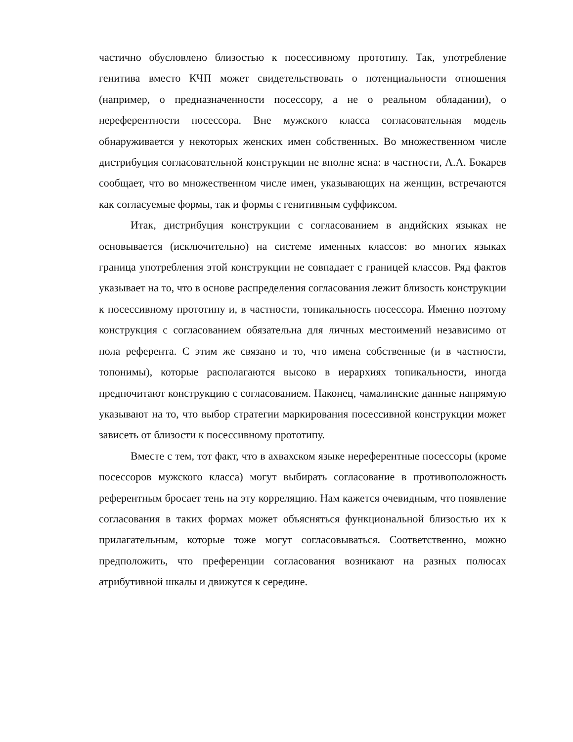частично обусловлено близостью к посессивному прототипу. Так, употребление генитива вместо КЧП может свидетельствовать о потенциальности отношения (например, о предназначенности посессору, а не о реальном обладании), о нереферентности посессора. Вне мужского класса согласовательная модель обнаруживается у некоторых женских имен собственных. Во множественном числе дистрибуция согласовательной конструкции не вполне ясна: в частности, А.А. Бокарев сообщает, что во множественном числе имен, указывающих на женщин, встречаются как согласуемые формы, так и формы с генитивным суффиксом.
Итак, дистрибуция конструкции с согласованием в андийских языках не основывается (исключительно) на системе именных классов: во многих языках граница употребления этой конструкции не совпадает с границей классов. Ряд фактов указывает на то, что в основе распределения согласования лежит близость конструкции к посессивному прототипу и, в частности, топикальность посессора. Именно поэтому конструкция с согласованием обязательна для личных местоимений независимо от пола референта. С этим же связано и то, что имена собственные (и в частности, топонимы), которые располагаются высоко в иерархиях топикальности, иногда предпочитают конструкцию с согласованием. Наконец, чамалинские данные напрямую указывают на то, что выбор стратегии маркирования посессивной конструкции может зависеть от близости к посессивному прототипу.
Вместе с тем, тот факт, что в ахвахском языке нереферентные посессоры (кроме посессоров мужского класса) могут выбирать согласование в противоположность референтным бросает тень на эту корреляцию. Нам кажется очевидным, что появление согласования в таких формах может объясняться функциональной близостью их к прилагательным, которые тоже могут согласовываться. Соответственно, можно предположить, что преференции согласования возникают на разных полюсах атрибутивной шкалы и движутся к середине.